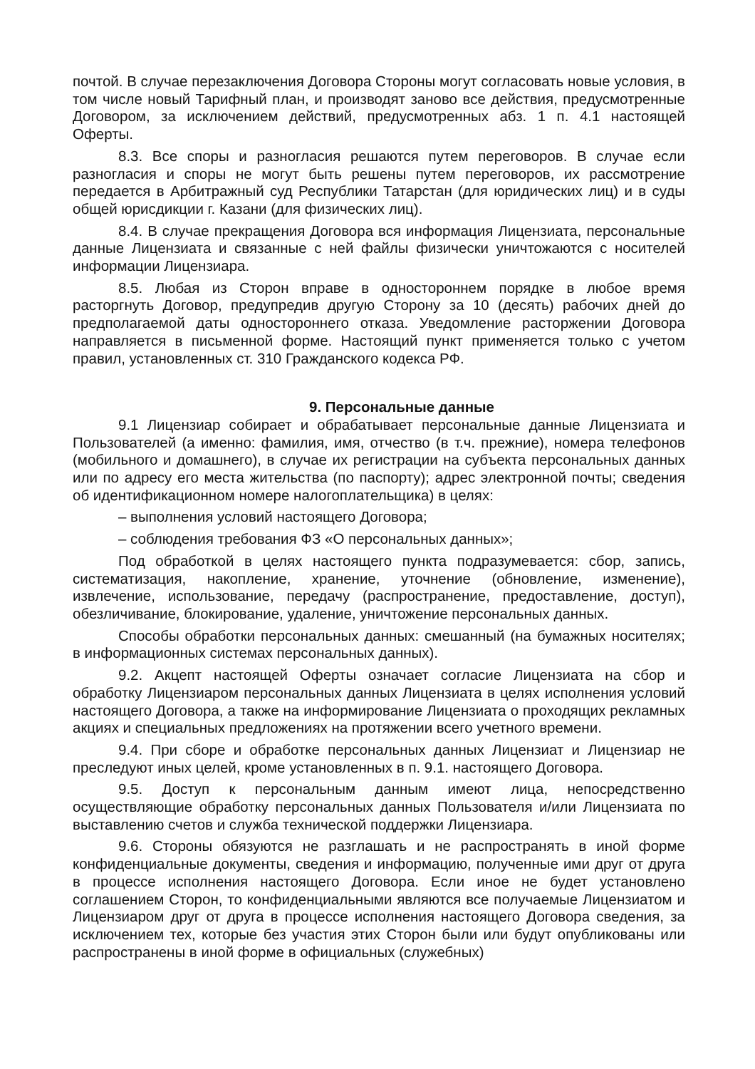почтой. В случае перезаключения Договора Стороны могут согласовать новые условия, в том числе новый Тарифный план, и производят заново все действия, предусмотренные Договором, за исключением действий, предусмотренных абз. 1 п. 4.1 настоящей Оферты.
8.3. Все споры и разногласия решаются путем переговоров. В случае если разногласия и споры не могут быть решены путем переговоров, их рассмотрение передается в Арбитражный суд Республики Татарстан (для юридических лиц) и в суды общей юрисдикции г. Казани (для физических лиц).
8.4. В случае прекращения Договора вся информация Лицензиата, персональные данные Лицензиата и связанные с ней файлы физически уничтожаются с носителей информации Лицензиара.
8.5. Любая из Сторон вправе в одностороннем порядке в любое время расторгнуть Договор, предупредив другую Сторону за 10 (десять) рабочих дней до предполагаемой даты одностороннего отказа. Уведомление расторжении Договора направляется в письменной форме. Настоящий пункт применяется только с учетом правил, установленных ст. 310 Гражданского кодекса РФ.
9. Персональные данные
9.1 Лицензиар собирает и обрабатывает персональные данные Лицензиата и Пользователей (а именно: фамилия, имя, отчество (в т.ч. прежние), номера телефонов (мобильного и домашнего), в случае их регистрации на субъекта персональных данных или по адресу его места жительства (по паспорту); адрес электронной почты; сведения об идентификационном номере налогоплательщика) в целях:
– выполнения условий настоящего Договора;
– соблюдения требования ФЗ «О персональных данных»;
Под обработкой в целях настоящего пункта подразумевается: сбор, запись, систематизация, накопление, хранение, уточнение (обновление, изменение), извлечение, использование, передачу (распространение, предоставление, доступ), обезличивание, блокирование, удаление, уничтожение персональных данных.
Способы обработки персональных данных: смешанный (на бумажных носителях; в информационных системах персональных данных).
9.2. Акцепт настоящей Оферты означает согласие Лицензиата на сбор и обработку Лицензиаром персональных данных Лицензиата в целях исполнения условий настоящего Договора, а также на информирование Лицензиата о проходящих рекламных акциях и специальных предложениях на протяжении всего учетного времени.
9.4. При сборе и обработке персональных данных Лицензиат и Лицензиар не преследуют иных целей, кроме установленных в п. 9.1. настоящего Договора.
9.5. Доступ к персональным данным имеют лица, непосредственно осуществляющие обработку персональных данных Пользователя и/или Лицензиата по выставлению счетов и служба технической поддержки Лицензиара.
9.6. Стороны обязуются не разглашать и не распространять в иной форме конфиденциальные документы, сведения и информацию, полученные ими друг от друга в процессе исполнения настоящего Договора. Если иное не будет установлено соглашением Сторон, то конфиденциальными являются все получаемые Лицензиатом и Лицензиаром друг от друга в процессе исполнения настоящего Договора сведения, за исключением тех, которые без участия этих Сторон были или будут опубликованы или распространены в иной форме в официальных (служебных)